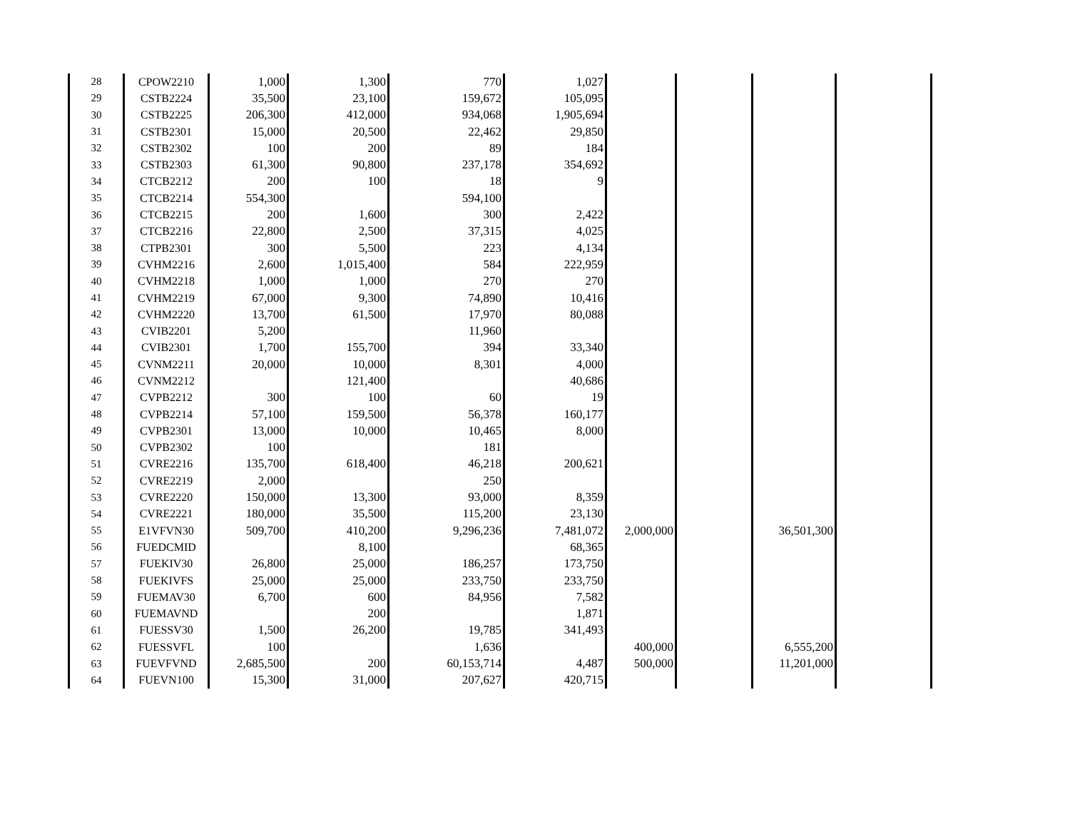| 28 | CPOW2210 | 1,000 | 1,300 | 770 | 1,027 | | | | |
| 29 | CSTB2224 | 35,500 | 23,100 | 159,672 | 105,095 | | | | |
| 30 | CSTB2225 | 206,300 | 412,000 | 934,068 | 1,905,694 | | | | |
| 31 | CSTB2301 | 15,000 | 20,500 | 22,462 | 29,850 | | | | |
| 32 | CSTB2302 | 100 | 200 | 89 | 184 | | | | |
| 33 | CSTB2303 | 61,300 | 90,800 | 237,178 | 354,692 | | | | |
| 34 | CTCB2212 | 200 | 100 | 18 | 9 | | | | |
| 35 | CTCB2214 | 554,300 | | 594,100 | | | | | |
| 36 | CTCB2215 | 200 | 1,600 | 300 | 2,422 | | | | |
| 37 | CTCB2216 | 22,800 | 2,500 | 37,315 | 4,025 | | | | |
| 38 | CTPB2301 | 300 | 5,500 | 223 | 4,134 | | | | |
| 39 | CVHM2216 | 2,600 | 1,015,400 | 584 | 222,959 | | | | |
| 40 | CVHM2218 | 1,000 | 1,000 | 270 | 270 | | | | |
| 41 | CVHM2219 | 67,000 | 9,300 | 74,890 | 10,416 | | | | |
| 42 | CVHM2220 | 13,700 | 61,500 | 17,970 | 80,088 | | | | |
| 43 | CVIB2201 | 5,200 | | 11,960 | | | | | |
| 44 | CVIB2301 | 1,700 | 155,700 | 394 | 33,340 | | | | |
| 45 | CVNM2211 | 20,000 | 10,000 | 8,301 | 4,000 | | | | |
| 46 | CVNM2212 | | 121,400 | | 40,686 | | | | |
| 47 | CVPB2212 | 300 | 100 | 60 | 19 | | | | |
| 48 | CVPB2214 | 57,100 | 159,500 | 56,378 | 160,177 | | | | |
| 49 | CVPB2301 | 13,000 | 10,000 | 10,465 | 8,000 | | | | |
| 50 | CVPB2302 | 100 | | 181 | | | | | |
| 51 | CVRE2216 | 135,700 | 618,400 | 46,218 | 200,621 | | | | |
| 52 | CVRE2219 | 2,000 | | 250 | | | | | |
| 53 | CVRE2220 | 150,000 | 13,300 | 93,000 | 8,359 | | | | |
| 54 | CVRE2221 | 180,000 | 35,500 | 115,200 | 23,130 | | | | |
| 55 | E1VFVN30 | 509,700 | 410,200 | 9,296,236 | 7,481,072 | 2,000,000 | | 36,501,300 | |
| 56 | FUEDCMID | | 8,100 | | 68,365 | | | | |
| 57 | FUEKIV30 | 26,800 | 25,000 | 186,257 | 173,750 | | | | |
| 58 | FUEKIVFS | 25,000 | 25,000 | 233,750 | 233,750 | | | | |
| 59 | FUEMAV30 | 6,700 | 600 | 84,956 | 7,582 | | | | |
| 60 | FUEMAVND | | 200 | | 1,871 | | | | |
| 61 | FUESSV30 | 1,500 | 26,200 | 19,785 | 341,493 | | | | |
| 62 | FUESSVFL | 100 | | 1,636 | | 400,000 | | 6,555,200 | |
| 63 | FUEVFVND | 2,685,500 | 200 | 60,153,714 | 4,487 | 500,000 | | 11,201,000 | |
| 64 | FUEVN100 | 15,300 | 31,000 | 207,627 | 420,715 | | | | |